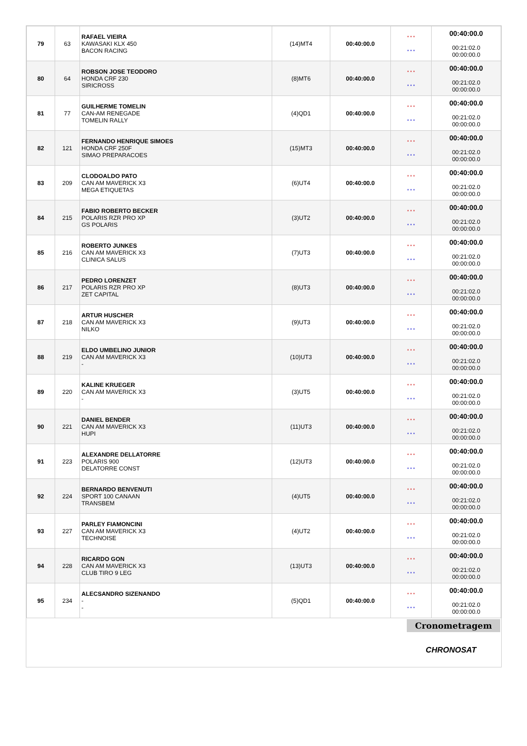| 79 | 63 | RAFAEL VIEIRA KAWASAKI KLX 450 BACON RACING | (14)MT4 | 00:40:00.0 | * * * * * * | 00:40:00.0 00:21:02.0 00:00:00.0 |
| 80 | 64 | ROBSON JOSE TEODORO HONDA CRF 230 SIRICROSS | (8)MT6 | 00:40:00.0 | * * * * * * | 00:40:00.0 00:21:02.0 00:00:00.0 |
| 81 | 77 | GUILHERME TOMELIN CAN-AM RENEGADE TOMELIN RALLY | (4)QD1 | 00:40:00.0 | * * * * * * | 00:40:00.0 00:21:02.0 00:00:00.0 |
| 82 | 121 | FERNANDO HENRIQUE SIMOES HONDA CRF 250F SIMAO PREPARACOES | (15)MT3 | 00:40:00.0 | * * * * * * | 00:40:00.0 00:21:02.0 00:00:00.0 |
| 83 | 209 | CLODOALDO PATO CAN AM MAVERICK X3 MEGA ETIQUETAS | (6)UT4 | 00:40:00.0 | * * * * * * | 00:40:00.0 00:21:02.0 00:00:00.0 |
| 84 | 215 | FABIO ROBERTO BECKER POLARIS RZR PRO XP GS POLARIS | (3)UT2 | 00:40:00.0 | * * * * * * | 00:40:00.0 00:21:02.0 00:00:00.0 |
| 85 | 216 | ROBERTO JUNKES CAN AM MAVERICK X3 CLINICA SALUS | (7)UT3 | 00:40:00.0 | * * * * * * | 00:40:00.0 00:21:02.0 00:00:00.0 |
| 86 | 217 | PEDRO LORENZET POLARIS RZR PRO XP ZET CAPITAL | (8)UT3 | 00:40:00.0 | * * * * * * | 00:40:00.0 00:21:02.0 00:00:00.0 |
| 87 | 218 | ARTUR HUSCHER CAN AM MAVERICK X3 NILKO | (9)UT3 | 00:40:00.0 | * * * * * * | 00:40:00.0 00:21:02.0 00:00:00.0 |
| 88 | 219 | ELDO UMBELINO JUNIOR CAN AM MAVERICK X3 - | (10)UT3 | 00:40:00.0 | * * * * * * | 00:40:00.0 00:21:02.0 00:00:00.0 |
| 89 | 220 | KALINE KRUEGER CAN AM MAVERICK X3 - | (3)UT5 | 00:40:00.0 | * * * * * * | 00:40:00.0 00:21:02.0 00:00:00.0 |
| 90 | 221 | DANIEL BENDER CAN AM MAVERICK X3 HUPI | (11)UT3 | 00:40:00.0 | * * * * * * | 00:40:00.0 00:21:02.0 00:00:00.0 |
| 91 | 223 | ALEXANDRE DELLATORRE POLARIS 900 DELATORRE CONST | (12)UT3 | 00:40:00.0 | * * * * * * | 00:40:00.0 00:21:02.0 00:00:00.0 |
| 92 | 224 | BERNARDO BENVENUTI SPORT 100 CANAAN TRANSBEM | (4)UT5 | 00:40:00.0 | * * * * * * | 00:40:00.0 00:21:02.0 00:00:00.0 |
| 93 | 227 | PARLEY FIAMONCINI CAN AM MAVERICK X3 TECHNOISE | (4)UT2 | 00:40:00.0 | * * * * * * | 00:40:00.0 00:21:02.0 00:00:00.0 |
| 94 | 228 | RICARDO GON CAN AM MAVERICK X3 CLUB TIRO 9 LEG | (13)UT3 | 00:40:00.0 | * * * * * * | 00:40:00.0 00:21:02.0 00:00:00.0 |
| 95 | 234 | ALECSANDRO SIZENANDO - - | (5)QD1 | 00:40:00.0 | * * * * * * | 00:40:00.0 00:21:02.0 00:00:00.0 |
Cronometragem
CHRONOSAT